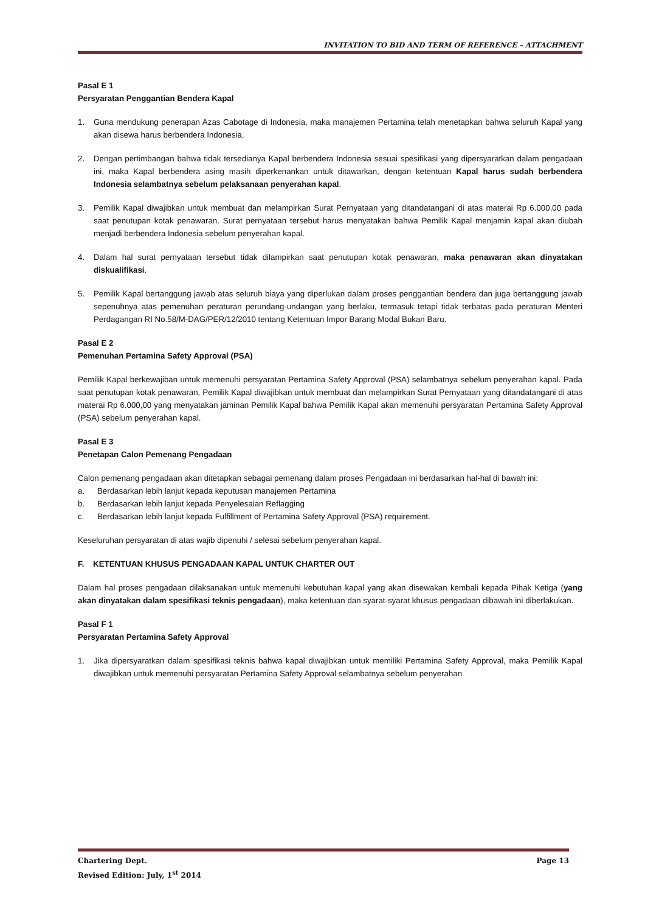INVITATION TO BID AND TERM OF REFERENCE – ATTACHMENT
Pasal E 1
Persyaratan Penggantian Bendera Kapal
1. Guna mendukung penerapan Azas Cabotage di Indonesia, maka manajemen Pertamina telah menetapkan bahwa seluruh Kapal yang akan disewa harus berbendera Indonesia.
2. Dengan pertimbangan bahwa tidak tersedianya Kapal berbendera Indonesia sesuai spesifikasi yang dipersyaratkan dalam pengadaan ini, maka Kapal berbendera asing masih diperkenankan untuk ditawarkan, dengan ketentuan Kapal harus sudah berbendera Indonesia selambatnya sebelum pelaksanaan penyerahan kapal.
3. Pemilik Kapal diwajibkan untuk membuat dan melampirkan Surat Pernyataan yang ditandatangani di atas materai Rp 6.000,00 pada saat penutupan kotak penawaran. Surat pernyataan tersebut harus menyatakan bahwa Pemilik Kapal menjamin kapal akan diubah menjadi berbendera Indonesia sebelum penyerahan kapal.
4. Dalam hal surat pernyataan tersebut tidak dilampirkan saat penutupan kotak penawaran, maka penawaran akan dinyatakan diskualifikasi.
5. Pemilik Kapal bertanggung jawab atas seluruh biaya yang diperlukan dalam proses penggantian bendera dan juga bertanggung jawab sepenuhnya atas pemenuhan peraturan perundang-undangan yang berlaku, termasuk tetapi tidak terbatas pada peraturan Menteri Perdagangan RI No.58/M-DAG/PER/12/2010 tentang Ketentuan Impor Barang Modal Bukan Baru.
Pasal E 2
Pemenuhan Pertamina Safety Approval (PSA)
Pemilik Kapal berkewajiban untuk memenuhi persyaratan Pertamina Safety Approval (PSA) selambatnya sebelum penyerahan kapal. Pada saat penutupan kotak penawaran, Pemilik Kapal diwajibkan untuk membuat dan melampirkan Surat Pernyataan yang ditandatangani di atas materai Rp 6.000,00 yang menyatakan jaminan Pemilik Kapal bahwa Pemilik Kapal akan memenuhi persyaratan Pertamina Safety Approval (PSA) sebelum penyerahan kapal.
Pasal E 3
Penetapan Calon Pemenang Pengadaan
Calon pemenang pengadaan akan ditetapkan sebagai pemenang dalam proses Pengadaan ini berdasarkan hal-hal di bawah ini:
a. Berdasarkan lebih lanjut kepada keputusan manajemen Pertamina
b. Berdasarkan lebih lanjut kepada Penyelesaian Reflagging
c. Berdasarkan lebih lanjut kepada Fulfillment of Pertamina Safety Approval (PSA) requirement.
Keseluruhan persyaratan di atas wajib dipenuhi / selesai sebelum penyerahan kapal.
F. KETENTUAN KHUSUS PENGADAAN KAPAL UNTUK CHARTER OUT
Dalam hal proses pengadaan dilaksanakan untuk memenuhi kebutuhan kapal yang akan disewakan kembali kepada Pihak Ketiga (yang akan dinyatakan dalam spesifikasi teknis pengadaan), maka ketentuan dan syarat-syarat khusus pengadaan dibawah ini diberlakukan.
Pasal F 1
Persyaratan Pertamina Safety Approval
1. Jika dipersyaratkan dalam spesifikasi teknis bahwa kapal diwajibkan untuk memiliki Pertamina Safety Approval, maka Pemilik Kapal diwajibkan untuk memenuhi persyaratan Pertamina Safety Approval selambatnya sebelum penyerahan
Chartering Dept. Page 13
Revised Edition: July, 1<sup>st</sup> 2014